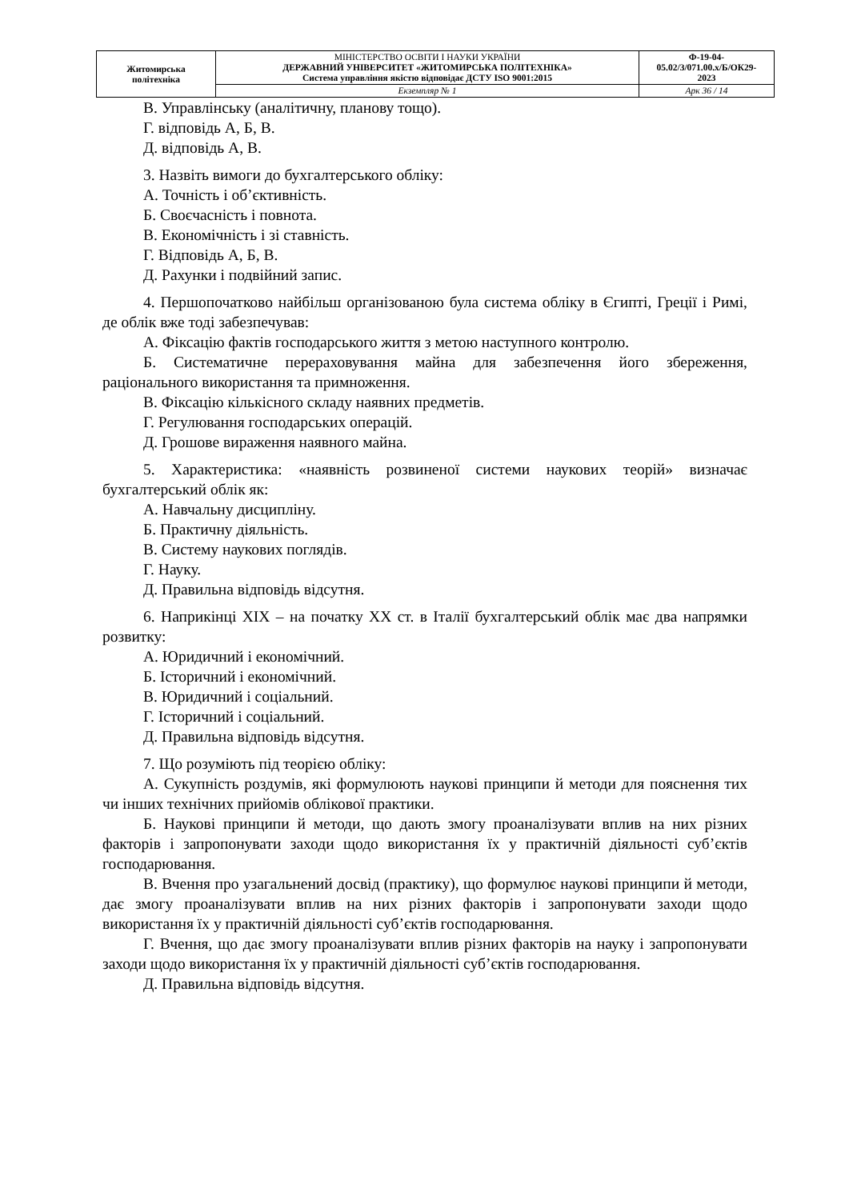| Житомирська політехніка | МІНІСТЕРСТВО ОСВІТИ І НАУКИ УКРАЇНИ ДЕРЖАВНИЙ УНІВЕРСИТЕТ «ЖИТОМИРСЬКА ПОЛІТЕХНІКА» Система управління якістю відповідає ДСТУ ISO 9001:2015 | Ф-19-04- 05.02/3/071.00.х/Б/ОК29- 2023 |
| | Екземпляр № 1 | Арк 36 / 14 |
В. Управлінську (аналітичну, планову тощо).
Г. відповідь А, Б, В.
Д. відповідь А, В.
3. Назвіть вимоги до бухгалтерського обліку:
А. Точність і об’єктивність.
Б. Своєчасність і повнота.
В. Економічність і зі ставність.
Г. Відповідь А, Б, В.
Д. Рахунки і подвійний запис.
4. Першопочатково найбільш організованою була система обліку в Єгипті, Греції і Римі, де облік вже тоді забезпечував:
А. Фіксацію фактів господарського життя з метою наступного контролю.
Б. Систематичне перераховування майна для забезпечення його збереження, раціонального використання та примноження.
В. Фіксацію кількісного складу наявних предметів.
Г. Регулювання господарських операцій.
Д. Грошове вираження наявного майна.
5. Характеристика: «наявність розвиненої системи наукових теорій» визначає бухгалтерський облік як:
А. Навчальну дисципліну.
Б. Практичну діяльність.
В. Систему наукових поглядів.
Г. Науку.
Д. Правильна відповідь відсутня.
6. Наприкінці XIX – на початку XX ст. в Італії бухгалтерський облік має два напрямки розвитку:
А. Юридичний і економічний.
Б. Історичний і економічний.
В. Юридичний і соціальний.
Г. Історичний і соціальний.
Д. Правильна відповідь відсутня.
7. Що розуміють під теорією обліку:
А. Сукупність роздумів, які формулюють наукові принципи й методи для пояснення тих чи інших технічних прийомів облікової практики.
Б. Наукові принципи й методи, що дають змогу проаналізувати вплив на них різних факторів і запропонувати заходи щодо використання їх у практичній діяльності суб’єктів господарювання.
В. Вчення про узагальнений досвід (практику), що формулює наукові принципи й методи, дає змогу проаналізувати вплив на них різних факторів і запропонувати заходи щодо використання їх у практичній діяльності суб’єктів господарювання.
Г. Вчення, що дає змогу проаналізувати вплив різних факторів на науку і запропонувати заходи щодо використання їх у практичній діяльності суб’єктів господарювання.
Д. Правильна відповідь відсутня.